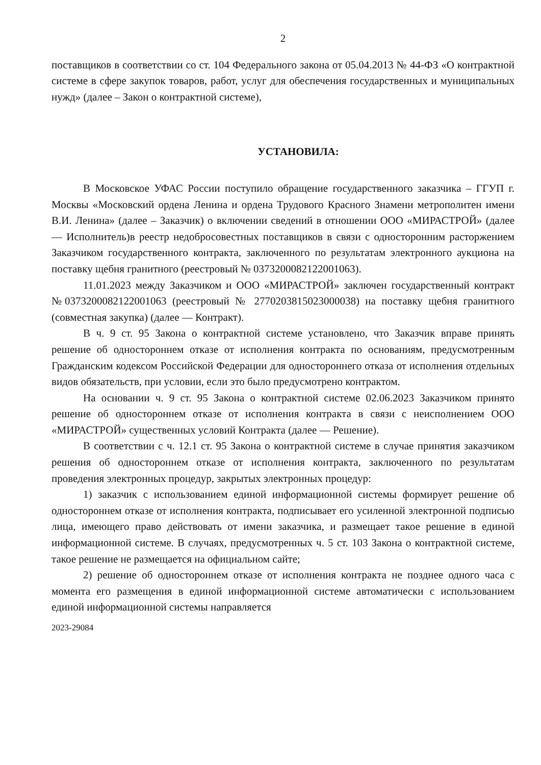2
поставщиков в соответствии со ст. 104 Федерального закона от 05.04.2013 № 44-ФЗ «О контрактной системе в сфере закупок товаров, работ, услуг для обеспечения государственных и муниципальных нужд» (далее – Закон о контрактной системе),
УСТАНОВИЛА:
В Московское УФАС России поступило обращение государственного заказчика – ГГУП г. Москвы «Московский ордена Ленина и ордена Трудового Красного Знамени метрополитен имени В.И. Ленина» (далее – Заказчик) о включении сведений в отношении ООО «МИРАСТРОЙ» (далее — Исполнитель)в реестр недобросовестных поставщиков в связи с односторонним расторжением Заказчиком государственного контракта, заключенного по результатам электронного аукциона на поставку щебня гранитного (реестровый № 0373200082122001063).
11.01.2023 между Заказчиком и ООО «МИРАСТРОЙ» заключен государственный контракт №0373200082122001063 (реестровый № 2770203815023000038) на поставку щебня гранитного (совместная закупка) (далее — Контракт).
В ч. 9 ст. 95 Закона о контрактной системе установлено, что Заказчик вправе принять решение об одностороннем отказе от исполнения контракта по основаниям, предусмотренным Гражданским кодексом Российской Федерации для одностороннего отказа от исполнения отдельных видов обязательств, при условии, если это было предусмотрено контрактом.
На основании ч. 9 ст. 95 Закона о контрактной системе 02.06.2023 Заказчиком принято решение об одностороннем отказе от исполнения контракта в связи с неисполнением ООО «МИРАСТРОЙ» существенных условий Контракта (далее — Решение).
В соответствии с ч. 12.1 ст. 95 Закона о контрактной системе в случае принятия заказчиком решения об одностороннем отказе от исполнения контракта, заключенного по результатам проведения электронных процедур, закрытых электронных процедур:
1) заказчик с использованием единой информационной системы формирует решение об одностороннем отказе от исполнения контракта, подписывает его усиленной электронной подписью лица, имеющего право действовать от имени заказчика, и размещает такое решение в единой информационной системе. В случаях, предусмотренных ч. 5 ст. 103 Закона о контрактной системе, такое решение не размещается на официальном сайте;
2) решение об одностороннем отказе от исполнения контракта не позднее одного часа с момента его размещения в единой информационной системе автоматически с использованием единой информационной системы направляется
2023-29084